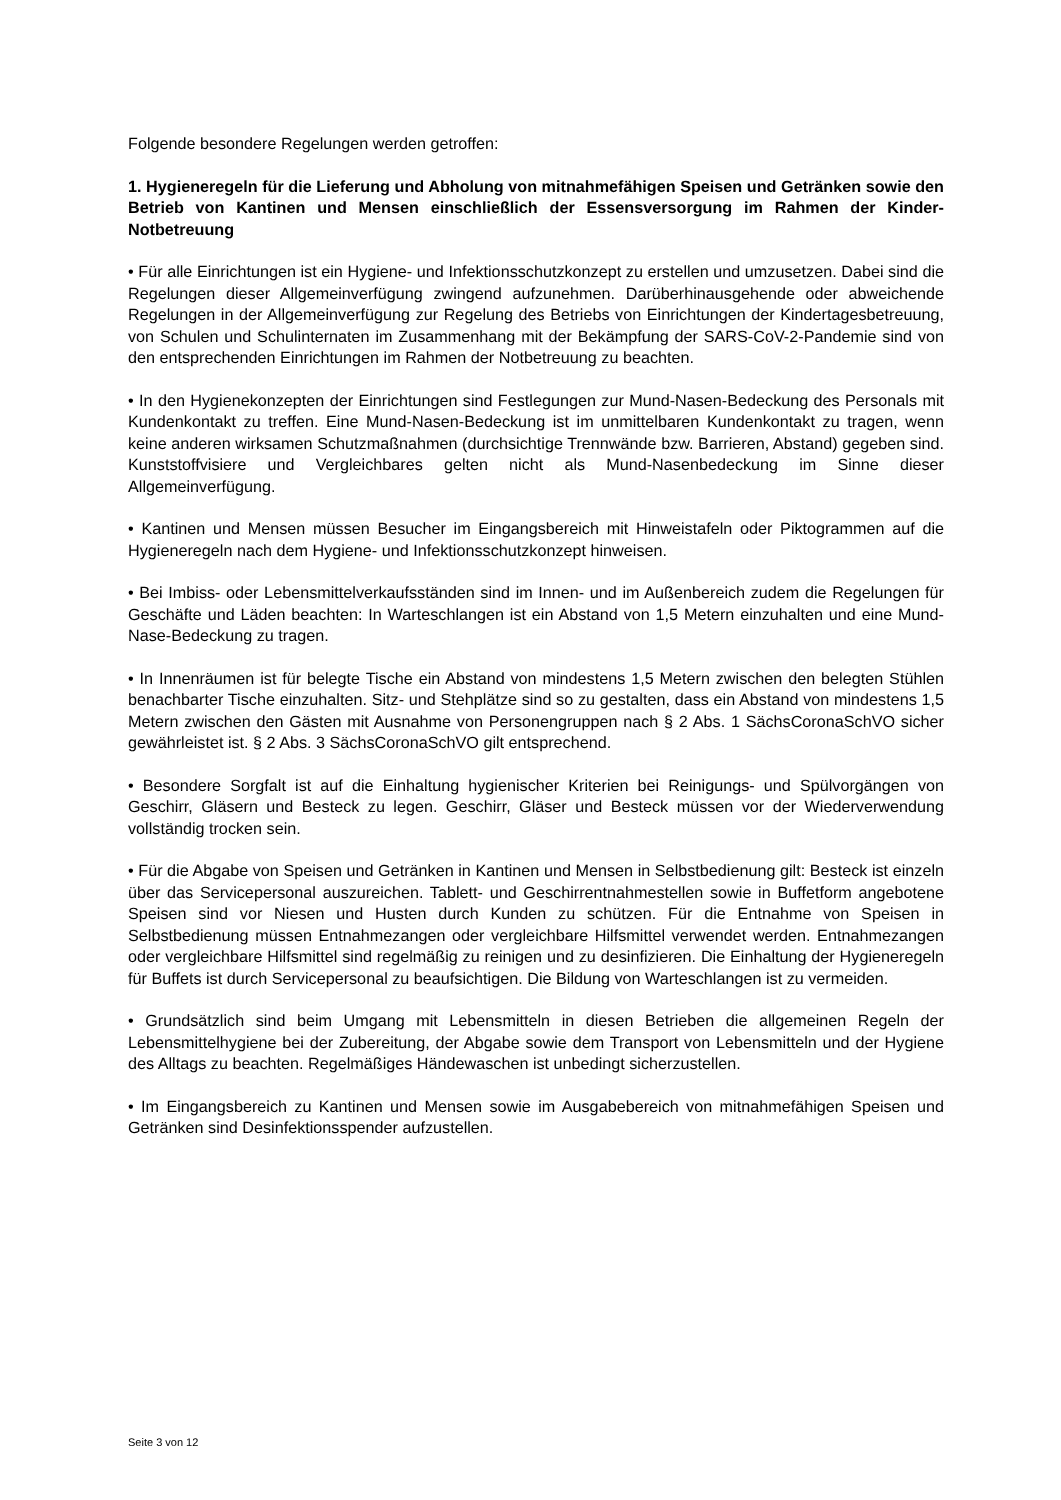Folgende besondere Regelungen werden getroffen:
1. Hygieneregeln für die Lieferung und Abholung von mitnahmefähigen Speisen und Getränken sowie den Betrieb von Kantinen und Mensen einschließlich der Essensversorgung im Rahmen der Kinder-Notbetreuung
• Für alle Einrichtungen ist ein Hygiene- und Infektionsschutzkonzept zu erstellen und umzusetzen. Dabei sind die Regelungen dieser Allgemeinverfügung zwingend aufzunehmen. Darüberhinausgehende oder abweichende Regelungen in der Allgemeinverfügung zur Regelung des Betriebs von Einrichtungen der Kindertagesbetreuung, von Schulen und Schulinternaten im Zusammenhang mit der Bekämpfung der SARS-CoV-2-Pandemie sind von den entsprechenden Einrichtungen im Rahmen der Notbetreuung zu beachten.
• In den Hygienekonzepten der Einrichtungen sind Festlegungen zur Mund-Nasen-Bedeckung des Personals mit Kundenkontakt zu treffen. Eine Mund-Nasen-Bedeckung ist im unmittelbaren Kundenkontakt zu tragen, wenn keine anderen wirksamen Schutzmaßnahmen (durchsichtige Trennwände bzw. Barrieren, Abstand) gegeben sind. Kunststoffvisiere und Vergleichbares gelten nicht als Mund-Nasenbedeckung im Sinne dieser Allgemeinverfügung.
• Kantinen und Mensen müssen Besucher im Eingangsbereich mit Hinweistafeln oder Piktogrammen auf die Hygieneregeln nach dem Hygiene- und Infektionsschutzkonzept hinweisen.
• Bei Imbiss- oder Lebensmittelverkaufsständen sind im Innen- und im Außenbereich zudem die Regelungen für Geschäfte und Läden beachten: In Warteschlangen ist ein Abstand von 1,5 Metern einzuhalten und eine Mund-Nase-Bedeckung zu tragen.
• In Innenräumen ist für belegte Tische ein Abstand von mindestens 1,5 Metern zwischen den belegten Stühlen benachbarter Tische einzuhalten. Sitz- und Stehplätze sind so zu gestalten, dass ein Abstand von mindestens 1,5 Metern zwischen den Gästen mit Ausnahme von Personengruppen nach § 2 Abs. 1 SächsCoronaSchVO sicher gewährleistet ist. § 2 Abs. 3 SächsCoronaSchVO gilt entsprechend.
• Besondere Sorgfalt ist auf die Einhaltung hygienischer Kriterien bei Reinigungs- und Spülvorgängen von Geschirr, Gläsern und Besteck zu legen. Geschirr, Gläser und Besteck müssen vor der Wiederverwendung vollständig trocken sein.
• Für die Abgabe von Speisen und Getränken in Kantinen und Mensen in Selbstbedienung gilt: Besteck ist einzeln über das Servicepersonal auszureichen. Tablett- und Geschirrentnahmestellen sowie in Buffetform angebotene Speisen sind vor Niesen und Husten durch Kunden zu schützen. Für die Entnahme von Speisen in Selbstbedienung müssen Entnahmezangen oder vergleichbare Hilfsmittel verwendet werden. Entnahmezangen oder vergleichbare Hilfsmittel sind regelmäßig zu reinigen und zu desinfizieren. Die Einhaltung der Hygieneregeln für Buffets ist durch Servicepersonal zu beaufsichtigen. Die Bildung von Warteschlangen ist zu vermeiden.
• Grundsätzlich sind beim Umgang mit Lebensmitteln in diesen Betrieben die allgemeinen Regeln der Lebensmittelhygiene bei der Zubereitung, der Abgabe sowie dem Transport von Lebensmitteln und der Hygiene des Alltags zu beachten. Regelmäßiges Händewaschen ist unbedingt sicherzustellen.
• Im Eingangsbereich zu Kantinen und Mensen sowie im Ausgabebereich von mitnahmefähigen Speisen und Getränken sind Desinfektionsspender aufzustellen.
Seite 3 von 12